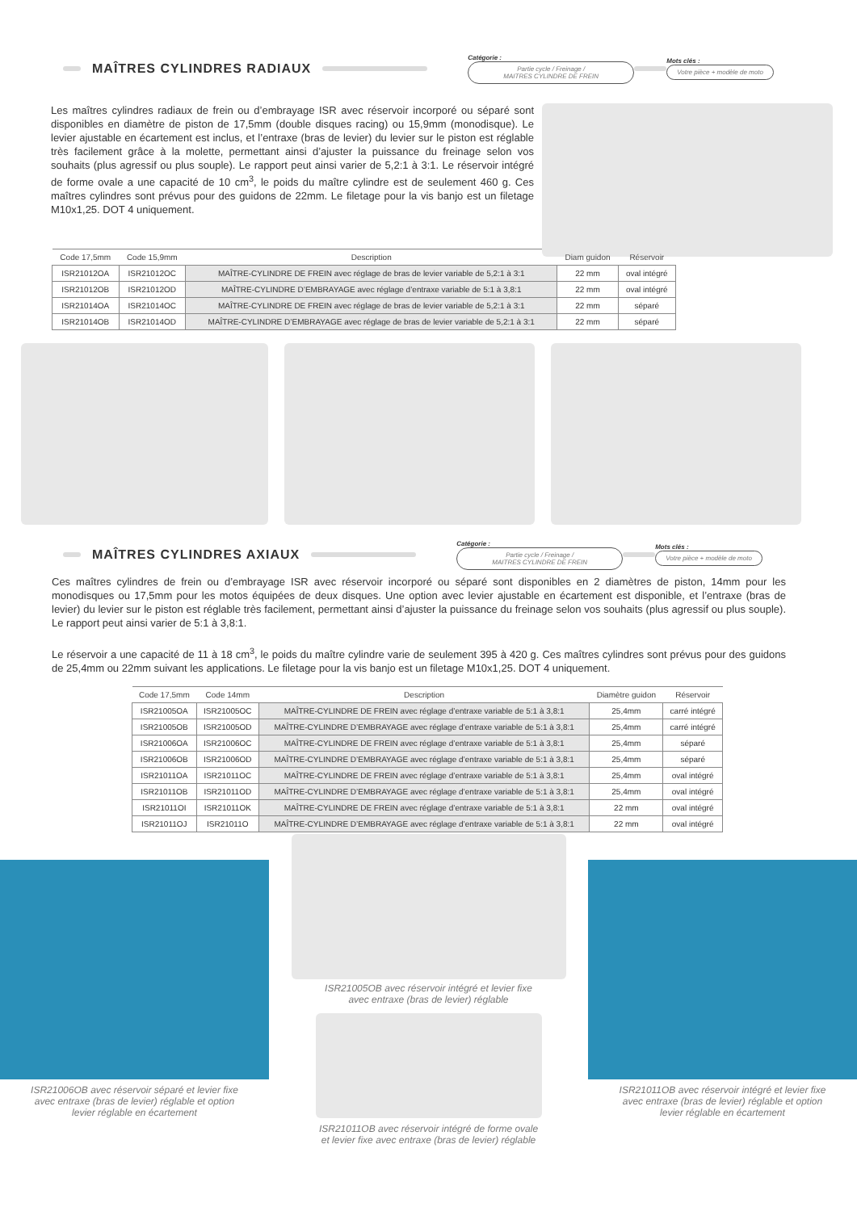MAÎTRES CYLINDRES RADIAUX
Catégorie :
Partie cycle / Freinage /
MAITRES CYLINDRE DE FREIN
Mots clés :
Votre pièce + modèle de moto
Les maîtres cylindres radiaux de frein ou d’embrayage ISR avec réservoir incorporé ou séparé sont disponibles en diamètre de piston de 17,5mm (double disques racing) ou 15,9mm (monodisque). Le levier ajustable en écartement est inclus, et l’entraxe (bras de levier) du levier sur le piston est réglable très facilement grâce à la molette, permettant ainsi d’ajuster la puissance du freinage selon vos souhaits (plus agressif ou plus souple). Le rapport peut ainsi varier de 5,2:1 à 3:1. Le réservoir intégré de forme ovale a une capacité de 10 cm<sup>3</sup>, le poids du maître cylindre est de seulement 460 g. Ces maîtres cylindres sont prévus pour des guidons de 22mm. Le filetage pour la vis banjo est un filetage M10x1,25. DOT 4 uniquement.
| Code 17,5mm | Code 15,9mm | Description | Diam guidon | Réservoir |
| --- | --- | --- | --- | --- |
| ISR21012OA | ISR21012OC | MAÎTRE-CYLINDRE DE FREIN avec réglage de bras de levier variable de 5,2:1 à 3:1 | 22 mm | oval intégré |
| ISR21012OB | ISR21012OD | MAÎTRE-CYLINDRE D’EMBRAYAGE avec réglage d’entraxe variable de 5:1 à 3,8:1 | 22 mm | oval intégré |
| ISR21014OA | ISR21014OC | MAÎTRE-CYLINDRE DE FREIN avec réglage de bras de levier variable de 5,2:1 à 3:1 | 22 mm | séparé |
| ISR21014OB | ISR21014OD | MAÎTRE-CYLINDRE D’EMBRAYAGE avec réglage de bras de levier variable de 5,2:1 à 3:1 | 22 mm | séparé |
MAÎTRES CYLINDRES AXIAUX
Catégorie :
Partie cycle / Freinage /
MAITRES CYLINDRE DE FREIN
Mots clés :
Votre pièce + modèle de moto
Ces maîtres cylindres de frein ou d’embrayage ISR avec réservoir incorporé ou séparé sont disponibles en 2 diamètres de piston, 14mm pour les monodisques ou 17,5mm pour les motos équipées de deux disques. Une option avec levier ajustable en écartement est disponible, et l’entraxe (bras de levier) du levier sur le piston est réglable très facilement, permettant ainsi d’ajuster la puissance du freinage selon vos souhaits (plus agressif ou plus souple). Le rapport peut ainsi varier de 5:1 à 3,8:1.
Le réservoir a une capacité de 11 à 18 cm<sup>3</sup>, le poids du maître cylindre varie de seulement 395 à 420 g. Ces maîtres cylindres sont prévus pour des guidons de 25,4mm ou 22mm suivant les applications. Le filetage pour la vis banjo est un filetage M10x1,25. DOT 4 uniquement.
| Code 17,5mm | Code 14mm | Description | Diamètre guidon | Réservoir |
| --- | --- | --- | --- | --- |
| ISR21005OA | ISR21005OC | MAÎTRE-CYLINDRE DE FREIN avec réglage d’entraxe variable de 5:1 à 3,8:1 | 25,4mm | carré intégré |
| ISR21005OB | ISR21005OD | MAÎTRE-CYLINDRE D’EMBRAYAGE avec réglage d’entraxe variable de 5:1 à 3,8:1 | 25,4mm | carré intégré |
| ISR21006OA | ISR21006OC | MAÎTRE-CYLINDRE DE FREIN avec réglage d’entraxe variable de 5:1 à 3,8:1 | 25,4mm | séparé |
| ISR21006OB | ISR21006OD | MAÎTRE-CYLINDRE D’EMBRAYAGE avec réglage d’entraxe variable de 5:1 à 3,8:1 | 25,4mm | séparé |
| ISR21011OA | ISR21011OC | MAÎTRE-CYLINDRE DE FREIN avec réglage d’entraxe variable de 5:1 à 3,8:1 | 25,4mm | oval intégré |
| ISR21011OB | ISR21011OD | MAÎTRE-CYLINDRE D’EMBRAYAGE avec réglage d’entraxe variable de 5:1 à 3,8:1 | 25,4mm | oval intégré |
| ISR21011OI | ISR21011OK | MAÎTRE-CYLINDRE DE FREIN avec réglage d’entraxe variable de 5:1 à 3,8:1 | 22 mm | oval intégré |
| ISR21011OJ | ISR21011O | MAÎTRE-CYLINDRE D’EMBRAYAGE avec réglage d’entraxe variable de 5:1 à 3,8:1 | 22 mm | oval intégré |
ISR21006OB avec réservoir séparé et levier fixe
avec entraxe (bras de levier) réglable et option
levier réglable en écartement
ISR21005OB avec réservoir intégré et levier fixe
avec entraxe (bras de levier) réglable
ISR21011OB avec réservoir intégré de forme ovale
et levier fixe avec entraxe (bras de levier) réglable
ISR21011OB avec réservoir intégré et levier fixe
avec entraxe (bras de levier) réglable et option
levier réglable en écartement